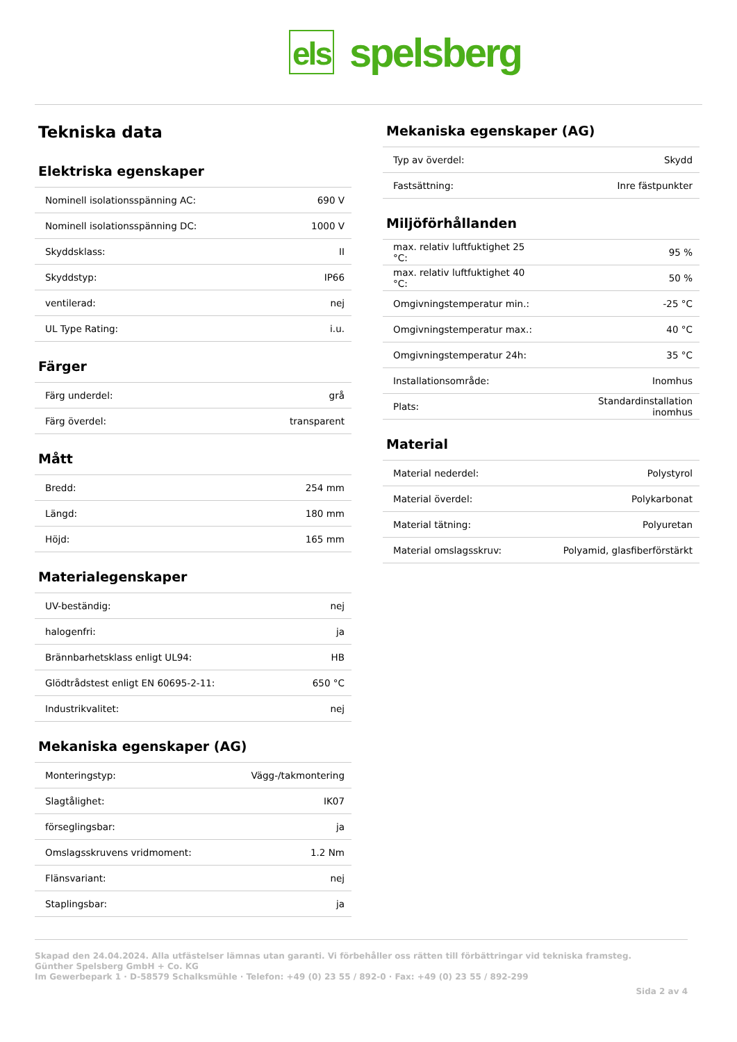els spelsberg
Tekniska data
Elektriska egenskaper
| Nominell isolationsspänning AC: | 690 V |
| Nominell isolationsspänning DC: | 1000 V |
| Skyddsklass: | II |
| Skyddstyp: | IP66 |
| ventilerad: | nej |
| UL Type Rating: | i.u. |
Färger
| Färg underdel: | grå |
| Färg överdel: | transparent |
Mått
| Bredd: | 254 mm |
| Längd: | 180 mm |
| Höjd: | 165 mm |
Materialegenskaper
| UV-beständig: | nej |
| halogenfri: | ja |
| Brännbarhetsklass enligt UL94: | HB |
| Glödtrådstest enligt EN 60695-2-11: | 650 °C |
| Industrikvalitet: | nej |
Mekaniska egenskaper (AG)
| Monteringstyp: | Vägg-/takmontering |
| Slagtålighet: | IK07 |
| förseglingsbar: | ja |
| Omslagsskruvens vridmoment: | 1.2 Nm |
| Flänsvariant: | nej |
| Staplingsbar: | ja |
Mekaniska egenskaper (AG)
| Typ av överdel: | Skydd |
| Fastsättning: | Inre fästpunkter |
Miljöförhållanden
| max. relativ luftfuktighet 25 °C: | 95 % |
| max. relativ luftfuktighet 40 °C: | 50 % |
| Omgivningstemperatur min.: | -25 °C |
| Omgivningstemperatur max.: | 40 °C |
| Omgivningstemperatur 24h: | 35 °C |
| Installationsområde: | Inomhus |
| Plats: | Standardinstallation inomhus |
Material
| Material nederdel: | Polystyrol |
| Material överdel: | Polykarbonat |
| Material tätning: | Polyuretan |
| Material omslagsskruv: | Polyamid, glasfiberförstärkt |
Skapad den 24.04.2024. Alla utfästelser lämnas utan garanti. Vi förbehåller oss rätten till förbättringar vid tekniska framsteg.
Günther Spelsberg GmbH + Co. KG
Im Gewerbepark 1 · D-58579 Schalksmühle · Telefon: +49 (0) 23 55 / 892-0 · Fax: +49 (0) 23 55 / 892-299
Sida 2 av 4